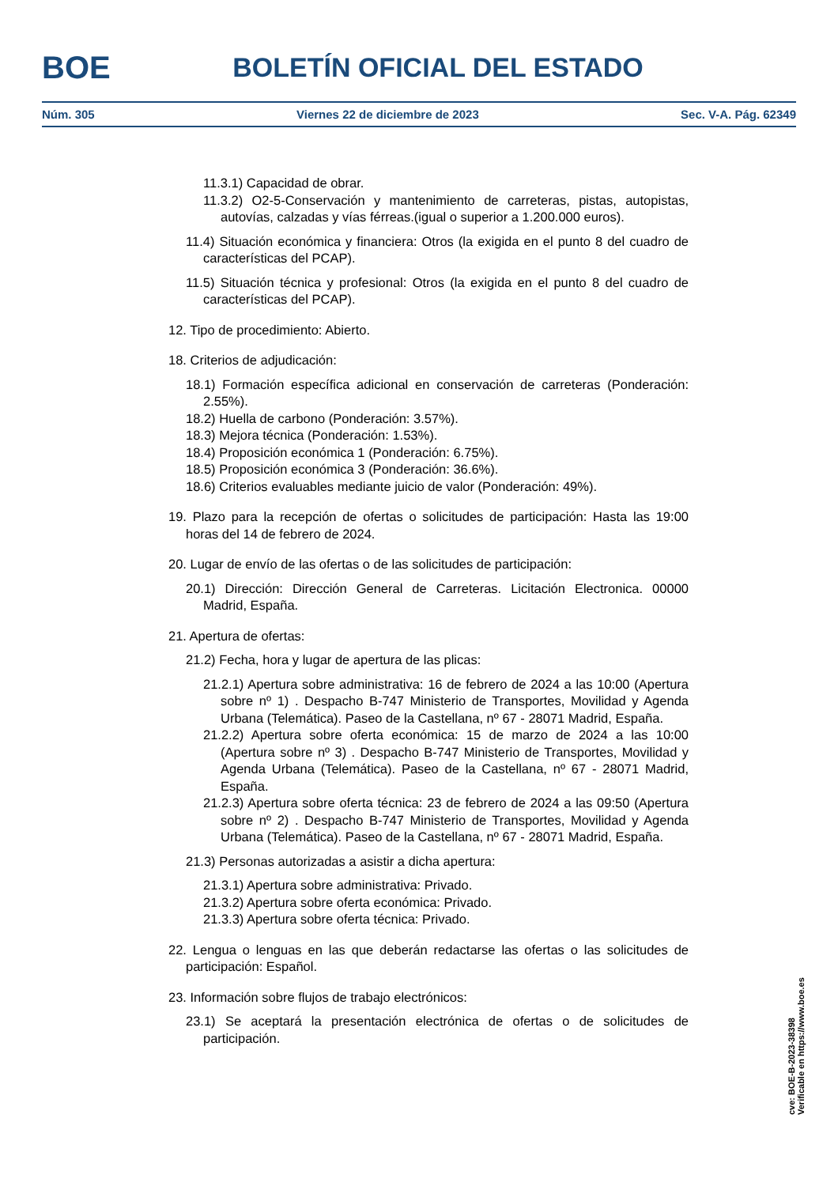BOE
BOLETÍN OFICIAL DEL ESTADO
Núm. 305 Viernes 22 de diciembre de 2023 Sec. V-A. Pág. 62349
11.3.1) Capacidad de obrar.
11.3.2) O2-5-Conservación y mantenimiento de carreteras, pistas, autopistas, autovías, calzadas y vías férreas.(igual o superior a 1.200.000 euros).
11.4) Situación económica y financiera: Otros (la exigida en el punto 8 del cuadro de características del PCAP).
11.5) Situación técnica y profesional: Otros (la exigida en el punto 8 del cuadro de características del PCAP).
12. Tipo de procedimiento: Abierto.
18. Criterios de adjudicación:
18.1) Formación específica adicional en conservación de carreteras (Ponderación: 2.55%).
18.2) Huella de carbono (Ponderación: 3.57%).
18.3) Mejora técnica (Ponderación: 1.53%).
18.4) Proposición económica 1 (Ponderación: 6.75%).
18.5) Proposición económica 3 (Ponderación: 36.6%).
18.6) Criterios evaluables mediante juicio de valor (Ponderación: 49%).
19. Plazo para la recepción de ofertas o solicitudes de participación: Hasta las 19:00 horas del 14 de febrero de 2024.
20. Lugar de envío de las ofertas o de las solicitudes de participación:
20.1) Dirección: Dirección General de Carreteras. Licitación Electronica. 00000 Madrid, España.
21. Apertura de ofertas:
21.2) Fecha, hora y lugar de apertura de las plicas:
21.2.1) Apertura sobre administrativa: 16 de febrero de 2024 a las 10:00 (Apertura sobre nº 1) . Despacho B-747 Ministerio de Transportes, Movilidad y Agenda Urbana (Telemática). Paseo de la Castellana, nº 67 - 28071 Madrid, España.
21.2.2) Apertura sobre oferta económica: 15 de marzo de 2024 a las 10:00 (Apertura sobre nº 3) . Despacho B-747 Ministerio de Transportes, Movilidad y Agenda Urbana (Telemática). Paseo de la Castellana, nº 67 - 28071 Madrid, España.
21.2.3) Apertura sobre oferta técnica: 23 de febrero de 2024 a las 09:50 (Apertura sobre nº 2) . Despacho B-747 Ministerio de Transportes, Movilidad y Agenda Urbana (Telemática). Paseo de la Castellana, nº 67 - 28071 Madrid, España.
21.3) Personas autorizadas a asistir a dicha apertura:
21.3.1) Apertura sobre administrativa: Privado.
21.3.2) Apertura sobre oferta económica: Privado.
21.3.3) Apertura sobre oferta técnica: Privado.
22. Lengua o lenguas en las que deberán redactarse las ofertas o las solicitudes de participación: Español.
23. Información sobre flujos de trabajo electrónicos:
23.1) Se aceptará la presentación electrónica de ofertas o de solicitudes de participación.
cve: BOE-B-2023-38398
Verificable en https://www.boe.es